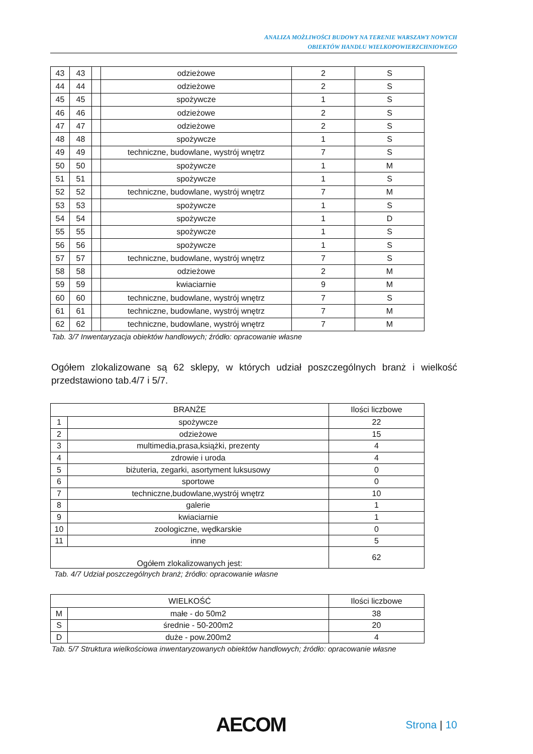ANALIZA MOŻLIWOŚCI BUDOWY NA TERENIE WARSZAWY NOWYCH
OBIEKTÓW HANDLU WIELKOPOWIERZCHNIOWEGO
| 43 | 43 | | odzieżowe | 2 | S |
| 44 | 44 | | odzieżowe | 2 | S |
| 45 | 45 | | spożywcze | 1 | S |
| 46 | 46 | | odzieżowe | 2 | S |
| 47 | 47 | | odzieżowe | 2 | S |
| 48 | 48 | | spożywcze | 1 | S |
| 49 | 49 | | techniczne, budowlane, wystrój wnętrz | 7 | S |
| 50 | 50 | | spożywcze | 1 | M |
| 51 | 51 | | spożywcze | 1 | S |
| 52 | 52 | | techniczne, budowlane, wystrój wnętrz | 7 | M |
| 53 | 53 | | spożywcze | 1 | S |
| 54 | 54 | | spożywcze | 1 | D |
| 55 | 55 | | spożywcze | 1 | S |
| 56 | 56 | | spożywcze | 1 | S |
| 57 | 57 | | techniczne, budowlane, wystrój wnętrz | 7 | S |
| 58 | 58 | | odzieżowe | 2 | M |
| 59 | 59 | | kwiaciarnie | 9 | M |
| 60 | 60 | | techniczne, budowlane, wystrój wnętrz | 7 | S |
| 61 | 61 | | techniczne, budowlane, wystrój wnętrz | 7 | M |
| 62 | 62 | | techniczne, budowlane, wystrój wnętrz | 7 | M |
Tab. 3/7 Inwentaryzacja obiektów handlowych; źródło: opracowanie własne
Ogółem zlokalizowane są 62 sklepy, w których udział poszczególnych branż i wielkość przedstawiono tab.4/7 i 5/7.
| BRANŻE | | Ilości liczbowe |
| --- | --- | --- |
| 1 | spożywcze | 22 |
| 2 | odzieżowe | 15 |
| 3 | multimedia,prasa,książki, prezenty | 4 |
| 4 | zdrowie i uroda | 4 |
| 5 | biżuteria, zegarki, asortyment luksusowy | 0 |
| 6 | sportowe | 0 |
| 7 | techniczne,budowlane,wystrój wnętrz | 10 |
| 8 | galerie | 1 |
| 9 | kwiaciarnie | 1 |
| 10 | zoologiczne, wędkarskie | 0 |
| 11 | inne | 5 |
| Ogółem zlokalizowanych jest: | | 62 |
Tab. 4/7 Udział poszczególnych branż; źródło: opracowanie własne
| WIELKOŚĆ | | Ilości liczbowe |
| --- | --- | --- |
| M | małe - do 50m2 | 38 |
| S | średnie - 50-200m2 | 20 |
| D | duże - pow.200m2 | 4 |
Tab. 5/7 Struktura wielkościowa inwentaryzowanych obiektów handlowych; źródło: opracowanie własne
AECOM
Strona | 10